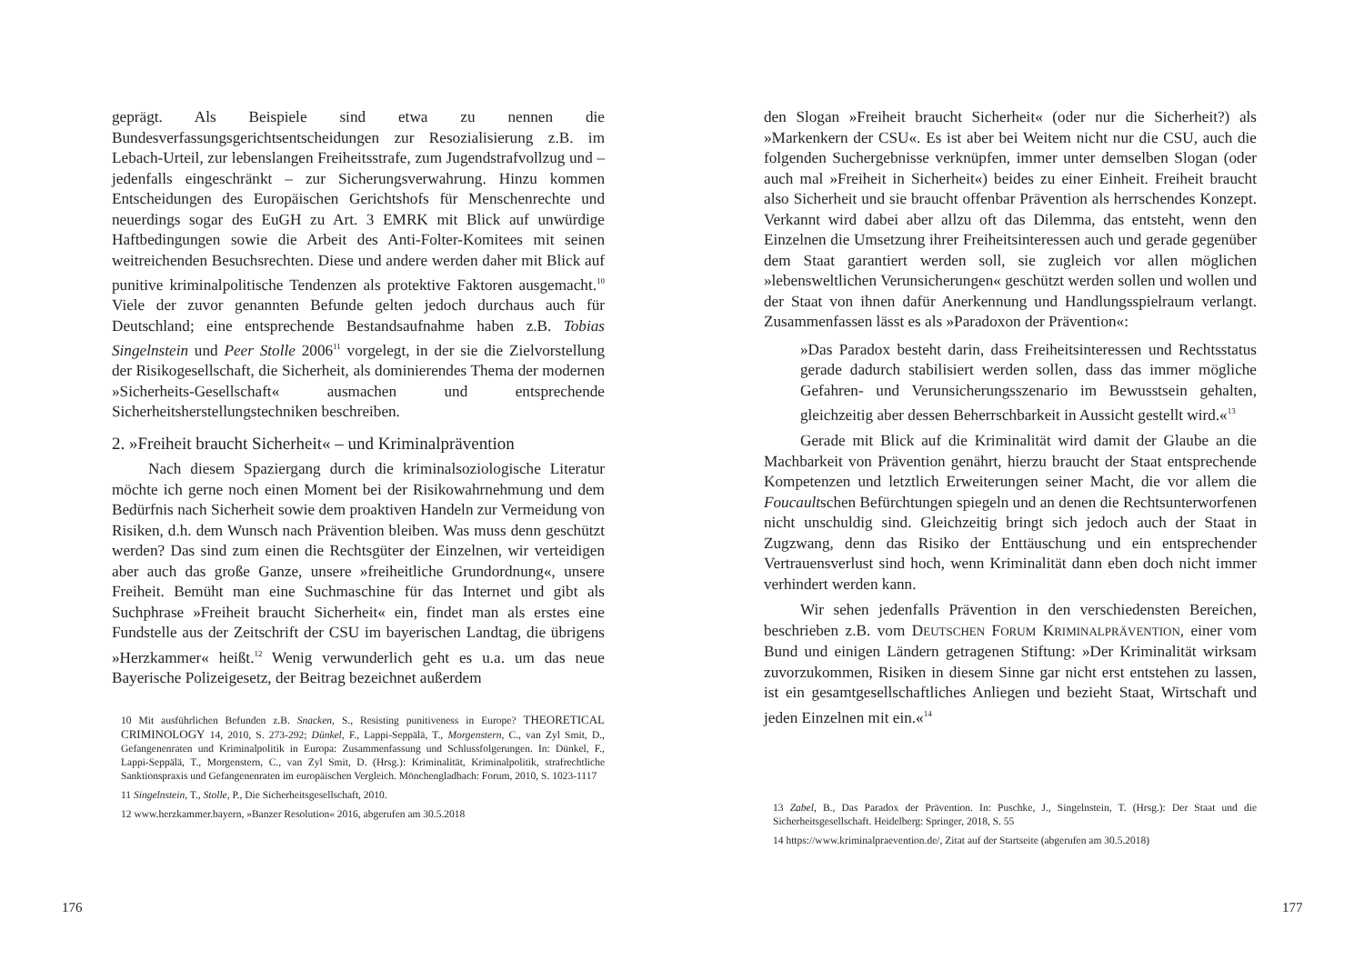geprägt. Als Beispiele sind etwa zu nennen die Bundesverfassungsgerichtsentscheidungen zur Resozialisierung z.B. im Lebach-Urteil, zur lebenslangen Freiheitsstrafe, zum Jugendstrafvollzug und – jedenfalls eingeschränkt – zur Sicherungsverwahrung. Hinzu kommen Entscheidungen des Europäischen Gerichtshofs für Menschenrechte und neuerdings sogar des EuGH zu Art. 3 EMRK mit Blick auf unwürdige Haftbedingungen sowie die Arbeit des Anti-Folter-Komitees mit seinen weitreichenden Besuchsrechten. Diese und andere werden daher mit Blick auf punitive kriminalpolitische Tendenzen als protektive Faktoren ausgemacht.<sup>10</sup> Viele der zuvor genannten Befunde gelten jedoch durchaus auch für Deutschland; eine entsprechende Bestandsaufnahme haben z.B. Tobias Singelnstein und Peer Stolle 2006<sup>11</sup> vorgelegt, in der sie die Zielvorstellung der Risikogesellschaft, die Sicherheit, als dominierendes Thema der modernen »Sicherheits-Gesellschaft« ausmachen und entsprechende Sicherheitsherstellungstechniken beschreiben.
2. »Freiheit braucht Sicherheit« – und Kriminalprävention
Nach diesem Spaziergang durch die kriminalsoziologische Literatur möchte ich gerne noch einen Moment bei der Risikowahrnehmung und dem Bedürfnis nach Sicherheit sowie dem proaktiven Handeln zur Vermeidung von Risiken, d.h. dem Wunsch nach Prävention bleiben. Was muss denn geschützt werden? Das sind zum einen die Rechtsgüter der Einzelnen, wir verteidigen aber auch das große Ganze, unsere »freiheitliche Grundordnung«, unsere Freiheit. Bemüht man eine Suchmaschine für das Internet und gibt als Suchphrase »Freiheit braucht Sicherheit« ein, findet man als erstes eine Fundstelle aus der Zeitschrift der CSU im bayerischen Landtag, die übrigens »Herzkammer« heißt.<sup>12</sup> Wenig verwunderlich geht es u.a. um das neue Bayerische Polizeigesetz, der Beitrag bezeichnet außerdem
10 Mit ausführlichen Befunden z.B. Snacken, S., Resisting punitiveness in Europe? THEORETICAL CRIMINOLOGY 14, 2010, S. 273-292; Dünkel, F., Lappi-Seppälä, T., Morgenstern, C., van Zyl Smit, D., Gefangenenraten und Kriminalpolitik in Europa: Zusammenfassung und Schlussfolgerungen. In: Dünkel, F., Lappi-Seppälä, T., Morgenstern, C., van Zyl Smit, D. (Hrsg.): Kriminalität, Kriminalpolitik, strafrechtliche Sanktionspraxis und Gefangenenraten im europäischen Vergleich. Mönchengladbach: Forum, 2010, S. 1023-1117
11 Singelnstein, T., Stolle, P., Die Sicherheitsgesellschaft, 2010.
12 www.herzkammer.bayern, »Banzer Resolution« 2016, abgerufen am 30.5.2018
176
den Slogan »Freiheit braucht Sicherheit« (oder nur die Sicherheit?) als »Markenkern der CSU«. Es ist aber bei Weitem nicht nur die CSU, auch die folgenden Suchergebnisse verknüpfen, immer unter demselben Slogan (oder auch mal »Freiheit in Sicherheit«) beides zu einer Einheit. Freiheit braucht also Sicherheit und sie braucht offenbar Prävention als herrschendes Konzept. Verkannt wird dabei aber allzu oft das Dilemma, das entsteht, wenn den Einzelnen die Umsetzung ihrer Freiheitsinteressen auch und gerade gegenüber dem Staat garantiert werden soll, sie zugleich vor allen möglichen »lebensweltlichen Verunsicherungen« geschützt werden sollen und wollen und der Staat von ihnen dafür Anerkennung und Handlungsspielraum verlangt. Zusammenfassen lässt es als »Paradoxon der Prävention«:
»Das Paradox besteht darin, dass Freiheitsinteressen und Rechtsstatus gerade dadurch stabilisiert werden sollen, dass das immer mögliche Gefahren- und Verunsicherungsszenario im Bewusstsein gehalten, gleichzeitig aber dessen Beherrschbarkeit in Aussicht gestellt wird.«<sup>13</sup>
Gerade mit Blick auf die Kriminalität wird damit der Glaube an die Machbarkeit von Prävention genährt, hierzu braucht der Staat entsprechende Kompetenzen und letztlich Erweiterungen seiner Macht, die vor allem die Foucaultschen Befürchtungen spiegeln und an denen die Rechtsunterworfenen nicht unschuldig sind. Gleichzeitig bringt sich jedoch auch der Staat in Zugzwang, denn das Risiko der Enttäuschung und ein entsprechender Vertrauensverlust sind hoch, wenn Kriminalität dann eben doch nicht immer verhindert werden kann.
Wir sehen jedenfalls Prävention in den verschiedensten Bereichen, beschrieben z.B. vom DEUTSCHEN FORUM KRIMINALPRÄVENTION, einer vom Bund und einigen Ländern getragenen Stiftung: »Der Kriminalität wirksam zuvorzukommen, Risiken in diesem Sinne gar nicht erst entstehen zu lassen, ist ein gesamtgesellschaftliches Anliegen und bezieht Staat, Wirtschaft und jeden Einzelnen mit ein.«<sup>14</sup>
13 Zabel, B., Das Paradox der Prävention. In: Puschke, J., Singelnstein, T. (Hrsg.): Der Staat und die Sicherheitsgesellschaft. Heidelberg: Springer, 2018, S. 55
14 https://www.kriminalpraevention.de/, Zitat auf der Startseite (abgerufen am 30.5.2018)
177